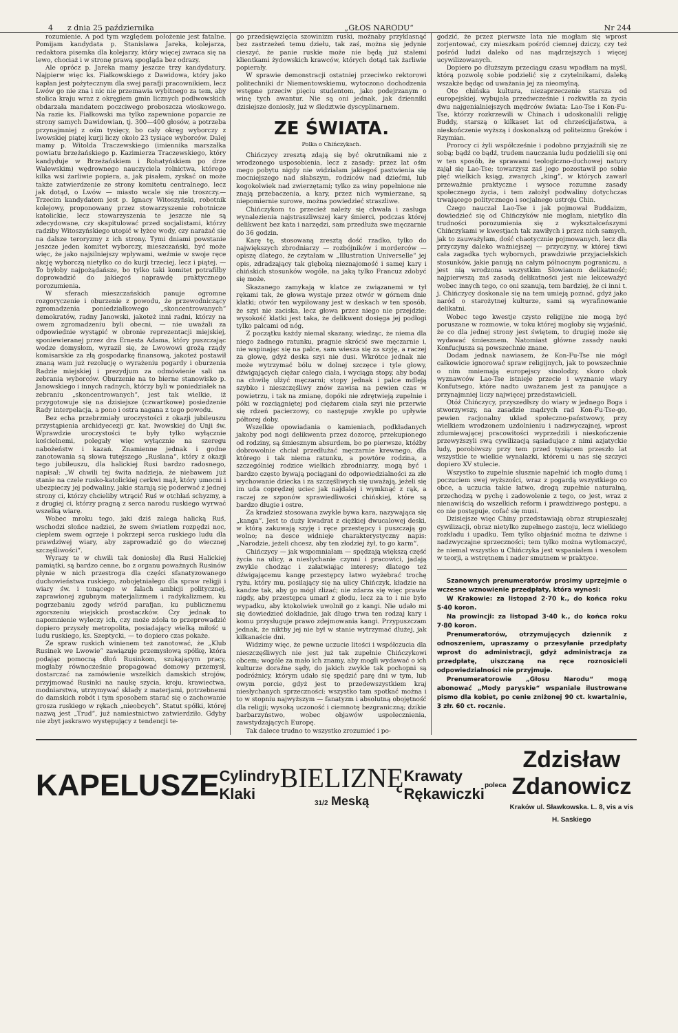4 z dnia 25 października „GŁOS NARODU“Nr 244
rozumienie. A pod tym względem położenie jest fatalne. Pomijam kandydata p. Stanisława Jareka, kolejarza, redaktora pisemka dla kolejarzy, który więcej zwraca się na lewo, chociaż i w stronę prawą spogląda bez odrazy.
Ale oprócz p. Jareka mamy jeszcze trzy kandydatury. Najpierw więc ks. Fiałkowskiego z Dawidowa, który jako kapłan jest pożytecznym dla swej parafji pracownikiem, lecz Lwów go nie zna i nic nie przemawia wybitnego za tem, aby stolica kraju wraz z okręgiem gmin licznych podlwowskich obdarzała mandatem poczciwego proboszcza wioskowego. Na razie ks. Fiałkowski ma tylko zapewnione poparcie ze strony samych Dawidowian, tj. 300—400 głosów, a potrzeba przynajmniej z ośm tysięcy, bo cały okręg wyborczy z lwowskiej piątej kurji liczy około 23 tysiące wyborców. Dalej mamy p. Witolda Traczewskiego (imiennika marszałka powiatu brzeżańskiego p. Kazimierza Traczewskiego, który kandyduje w Brzeżańskiem i Rohatyńskiem po drze Walewskim) wędrownego nauczyciela rolnictwa, którego kilka wsi żarliwie popiera, a, jak pisałem, zyskać on może także zatwierdzenie ze strony komitetu centralnego, lecz jak dotąd, o Lwów — miasto wcale się nie troszczy.— Trzecim kandydatem jest p. Ignacy Witoszyński, robotnik kolejowy, proponowany przez stowarzyszenie robotnicze katolickie, lecz stowarzyszenia te jeszcze nie są zdecydowane, czy skapitulować przed socjalistami, którzy radziby Witoszyńskiego utopić w łyżce wody, czy narażać się na dalsze teroryzmy z ich strony. Tymi dniami powstanie jeszcze jeden komitet wyborczy, mieszczański, być może więc, że jako najsilniejszy wpływami, weźmie w swoje ręce akcję wyborczą nietylko co do kurji trzeciej, lecz i piątej. — To byłoby najpożądańsze, bo tylko taki komitet potrafiłby doprowadzić do jakiegoś naprawdę praktycznego porozumienia.
W sferach mieszczańskich panuje ogromne rozgoryczenie i oburzenie z powodu, że przewodniczący zgromadzenia poniedziałkowego „skoncentrowanych“ demokratów, radny Janowski, jakoteż inni radni, którzy na owem zgromadzeniu byli obecni, — nie uważali za odpowiednie wystąpić w obronie reprezentacji miejskiej, sponiewieranej przez dra Ernesta Adama, który puszczając wodze domysłom, wyraził się, że Lwowowi grożą rządy komisarskie za złą gospodarkę finansową, jakoteż postawił znaną wam już rezolucję o wyrażeniu pogardy i oburzenia Radzie miejskiej i prezydjum za odmówienie sali na zebrania wyborców. Oburzenie na to bierne stanowisko p. Janowskiego i innych radnych, którzy byli w poniedziałek na zebraniu „skoncentrowanych“, jest tak wielkie, iż przygotowuje się na dzisiejsze (czwartkowe) posiedzenie Rady interpelacja, a pono i ostra nagana z tego powodu.
Bez echa przebrzmiały uroczystości z okazji jubileuszu przystąpienia archidyecezji gr. kat. lwowskiej do Unji św. Wprawdzie uroczystości te były tylko wyłącznie kościelnemi, polegały więc wyłącznie na szeregu nabożeństw i kazań. Znamienne jednak i godne zanotowania są słowa tutejszego „Ruslana“, który z okazji tego jubileuszu, dla halickiej Rusi bardzo radosnego, napisał: „W chwili tej świta nadzieja, że niebawem już stanie na czele rusko-katolickiej cerkwi mąż, który umocni i ubezpieczy jej podwaliny, jakie starają się poderwać z jednej strony ci, którzy chcieliby wtrącić Ruś w otchłań schyzmy, a z drugiej ci, którzy pragną z serca narodu ruskiego wyrwać wszelką wiarę.
Wobec mroku tego, jaki dziś zalega halicką Ruś, wschodzi słońce nadziei, że swem światłem rozpędzi noc, ciepłem swem ogrzeje i pokrzepi serca ruskiego ludu dla prawdziwej wiary, aby zaprowadzić go do wiecznej szczęśliwości“.
Wyrazy te w chwili tak doniosłej dla Rusi Halickiej pamiątki, są bardzo cenne, bo z organu poważnych Rusinów płynie w nich przestroga dla części sfanatyzowanego duchowieństwa ruskiego, zobojętniałego dla spraw religji i wiary św. i tonącego w falach ambicji politycznej, zaprawionej zgubnym materjalizmem i radykalizmem, ku pogrzebaniu zgody wśród parafjan, ku publicznemu zgorszeniu wiejskich prostaczków. Czy jednak to napomnienie wyleczy ich, czy może zdoła to przeprowadzić dopiero przyszły metropolita, posiadający wielką miłość u ludu ruskiego, ks. Szeptycki, — to dopiero czas pokaże.
Ze spraw ruskich winienem też zanotować, że „Klub Rusinek we Lwowie“ zawiązuje przemysłową spółkę, która podając pomocną dłoń Rusinkom, szukającym pracy, mogłaby równocześnie propagować domowy przemysł, dostarczać na zamówienie wszelkich damskich strojów, przyjmować Rusinki na naukę szycia, kroju, krawiectwa, modniarstwa, utrzymywać składy z materjami, potrzebnemi do damskich robót i tym sposobem starać się o zachowanie grosza ruskiego w rękach „nieobcych“. Statut spółki, której nazwą jest „Trud“, już namiestnictwo zatwierdziło. Gdyby nie zbyt jaskrawo występujący z tendencji te-
go przedsięwzięcia szowinizm ruski, możnaby przyklasnąć bez zastrzeżeń temu dziełu, tak zaś, można się jedynie cieszyć, że panie ruskie może nie będą już stałemi klientkami żydowskich krawców, których dotąd tak żarliwie popierały.
W sprawie demonstracji ostatniej przeciwko rektorowi politechniki dr Niementowskiemu, wytoczono dochodzenia wstępne przeciw pięciu studentom, jako podejrzanym o winę tych awantur. Nie są oni jednak, jak dzienniki dzisiejsze doniosły, już w śledztwie dyscyplinarnem.
ZE ŚWIATA.
Polka o Chińczykach.
Chińczycy zresztą zdają się być okrutnikami nie z wrodzonego usposobienia, lecz z zasady: przez lat ośm mego pobytu nigdy nie widziałam jakiegoś pastwienia się mocniejszego nad słabszym, rodziców nad dziećmi, lub kogokolwiek nad zwierzętami; tylko za winy popełnione nie znają przebaczenia, a kary, przez nich wymierzane, są niepomiernie surowe, można powiedzieć straszliwe.
Chińczykom to przecież należy się chwała i zasługa wynalezienia najstraszliwszej kary śmierci, podczas której delikwent bez kata i narzędzi, sam przedłuża swe męczarnie do 36 godzin.
Karę tę, stosowaną zresztą dość rzadko, tylko do największych zbrodniarzy — rozbójników i morderców — opiszę dlatego, że czytałam w „Illustration Universelle“ jej opis, zdradzający tak głęboką nieznajomość i samej kary i chińskich stosunków wogóle, na jaką tylko Francuz zdobyć się może.
Skazanego zamykają w klatce ze związanemi w tył rękami tak, że głowa wystaje przez otwór w górnem dnie klatki; otwór ten wypiłowany jest w deskach w ten sposób, że szyi nie zaciska, lecz głowa przez niego nie przejdzie; wysokość klatki jest taka, że delikwent dosięga jej podłogi tylko palcami od nóg.
Z początku każdy niemal skazany, wiedząc, że niema dla niego żadnego ratunku, pragnie skrócić swe męczarnie i, nie wspinając się na palce, sam wiesza się za szyję, a raczej za głowę, gdyż deska szyi nie dusi. Wkrótce jednak nie może wytrzymać bólu w dolnej szczęce i tyle głowy, dźwigających ciężar całego ciała, i wyciąga stopy, aby bodaj na chwilę ulżyć męczarni; stopy jednak i palce mdleją szybko i nieszczęśliwy znów zawisa na pewien czas w powietrzu, i tak na zmianę, dopóki nie zdrętwieją zupełnie i póki w rozciągniętej pod ciężarem ciała szyi nie przerwie się rdzeń pacierzowy, co następuje zwykle po upływie półtorej doby.
Wszelkie opowiadania o kamieniach, podkładanych jakoby pod nogi delikwenta przez dozorcę, przekupionego od rodziny, są śmiesznym absurdem, bo po pierwsze, któżby dobrowolnie chciał przedłużać męczarnie krewnego, dla którego i tak niema ratunku, a powtóre rodzina, a szczególniej rodzice wielkich zbrodniarzy, mogą być i bardzo często bywają pociągani do odpowiedzialności za złe wychowanie dziecka i za szczęśliwych się uważają, jeżeli się im uda coprędzej uciec jak najdalej i wymknąć z rąk, a raczej ze szponów sprawiedliwości chińskiej, które są bardzo długie i ostre.
Za kradzież stosowana zwykle bywa kara, nazywająca się „kanga“. Jest to duży kwadrat z ciężkiej dwucalowej deski, w którą zakuwają szyję i ręce przestępcy i puszczają go wolno; na desce widnieje charakterystyczny napis: „Narodzie, jeżeli chcesz, aby ten złodziej żył, to go karm“.
Chińczycy — jak wspomniałam — spędzają większą część życia na ulicy, a niesłychanie czynni i pracowici, jadają zwykle chodząc i załatwiając interesy; dlatego też dźwigającemu kangę przestępcy łatwo wyżebrać trochę ryżu, który mu, posilający się na ulicy Chińczyk, kładzie na kandze tak, aby go mógł zlizać; nie zdarza się więc prawie nigdy, aby przestępca umarł z głodu, lecz za to i nie było wypadku, aby ktokolwiek uwolnił go z kangi. Nie udało mi się dowiedzieć dokładnie, jak długo trwa ten rodzaj kary i komu przysługuje prawo zdejmowania kangi. Przypuszczam jednak, że niktby jej nie był w stanie wytrzymać dłużej, jak kilkanaście dni.
Widzimy więc, że pewne uczucie litości i współczucia dla nieszczęśliwych nie jest już tak zupełnie Chińczykowi obcem; wogóle za mało ich znamy, aby mogli wydawać o ich kulturze doraźne sądy, do jakich zwykle tak pochopni są podróżnicy, którym udało się spędzić parę dni w tym, lub owym porcie, gdyż jest to przedewszystkiem kraj niesłychanych sprzeczności: wszystko tam spotkać można i to w stopniu najwyższym — fanatyzm i absolutną obojętność dla religji; wysoką uczoność i ciemnotę bezgraniczną; dzikie barbarzyństwo, wobec objawów uspołecznienia, zawstydzających Europę.
Tak dalece trudno to wszystko zrozumieć i po-
godzić, że przez pierwsze lata nie mogłam się wprost zorjentować, czy mieszkam pośród ciemnej dziczy, czy też pośród ludzi daleko od nas mądrzejszych i więcej ucywilizowanych.
Dopiero po dłuższym przeciągu czasu wpadłam na myśl, którą pozwolę sobie podzielić się z czytelnikami, daleką wszakże będąc od uważania jej za nieomylną.
Oto chińska kultura, niezaprzeczenie starsza od europejskiej, wybujała przedwcześnie i rozkwitła za życia dwu najgenialniejszych mędrców świata: Lao-Tse i Kon-Fu-Tse, którzy rozkrzewili w Chinach i udoskonalili religję Buddy, starszą o kilkaset lat od chrześcijaństwa, a nieskończenie wyższą i doskonalszą od politeizmu Greków i Rzymian.
Prorocy ci żyli współcześnie i podobno przyjaźnili się ze sobą; bądź co bądź, trudem nauczania ludu podzielili się oni w ten sposób, że sprawami teologiczno-duchowej natury zajął się Lao-Tse; towarzysz zaś jego pozostawił po sobie pięć wielkich ksiąg, zwanych „king“, w których zawarł przeważnie praktyczne i wysoce rozumne zasady społecznego życia, i tem założył podwaliny dotychczas trwającego politycznego i socjalnego ustroju Chin.
Czego nauczał Lao-Tse i jak pojmował Buddaizm, dowiedzieć się od Chińczyków nie mogłam, nietylko dla trudności porozumienia się z wykształceńszymi Chińczykami w kwestjach tak zawiłych i przez nich samych, jak to zauważyłam, dość chaotycznie pojmowanych, lecz dla przyczyny daleko ważniejszej — przyczyny, w której tkwi cała zagadka tych wybornych, prawdziwie przyjacielskich stosunków, jakie panują na całym północnym pograniczu, a jest nią wrodzona wszystkim Słowianom delikatność; najpierwszą zaś zasadą delikatności jest nie lekceważyć wobec innych tego, co oni szanują, tem bardziej, że ci inni t. j. Chińczycy doskonale się na tem umieją poznać, gdyż jako naród o starożytnej kulturze, sami są wyrafinowanie delikatni.
Wobec tego kwestje czysto religijne nie mogą być poruszane w rozmowie, w toku której mogłoby się wyjaśnić, że co dla jednej strony jest świętem, to drugiej może się wydawać śmiesznem. Natomiast główne zasady nauki Konfucjusza są powszechnie znane.
Dodam jednak nawiasem, że Kon-Fu-Tse nie mógł całkowicie ignorować spraw religijnych, jak to powszechnie o nim mniemają europejscy sinolodzy, skoro obok wyznawców Lao-Tse istnieje przecie i wyznanie wiary Konfutsego, które nadto uważanem jest za panujące a przynajmniej liczy najwięcej przedstawicieli.
Otóż Chińczycy, przyszedłszy do wiary w jednego Boga i stworzywszy, na zasadzie mądrych rad Kon-Fu-Tse-go, pewien racjonalny układ społeczno-państwowy, przy wielkiem wrodzonem uzdolnieniu i nadzwyczajnej, wprost zdumiewającej pracowitości wyprzedzili i nieskończenie przewyższyli swą cywilizacją sąsiadujące z nimi azjatyckie ludy, porobiwszy przy tem przed tysiącem przeszło lat wszystkie te wielkie wynalazki, któremi u nas się szczyci dopiero XV stulecie.
Wszystko to zupełnie słusznie napełnić ich mogło dumą i poczuciem swej wyższości, wraz z pogardą wszystkiego co obce, a uczucia takie łatwo, drogą zupełnie naturalną, przechodzą w pychę i zadowolenie z tego, co jest, wraz z nienawiścią do wszelkich reform i prawdziwego postępu, a co nie postępuje, cofać się musi.
Dzisiejsze więc Chiny przedstawiają obraz strupieszałej cywilizacji, obraz nietylko zupełnego zastoju, lecz wielkiego rozkładu i upadku. Tem tylko objaśnić można te dziwne i nadzwyczajne sprzeczności; tem tylko można wytłomaczyć, że niemal wszystko u Chińczyka jest wspaniałem i wesołem w teorji, a wstrętnem i nader smutnem w praktyce.
Szanownych prenumeratorów prosimy uprzejmie o wczesne wznowienie przedpłaty, która wynosi:
W Krakowie: za listopad 2·70 k., do końca roku 5·40 koron.
Na prowincji: za listopad 3·40 k., do końca roku 7·80 koron.
Prenumeratorów, otrzymujących dziennik z odnoszeniem, upraszamy o przesyłanie przedpłaty wprost do administracji, gdyż administracja za przedpłatę, uiszczaną na ręce roznosicieli odpowiedzialności nie przyjmuje.
Prenumeratorowie „Głosu Narodu“ mogą abonować „Mody paryskie“ wspaniale ilustrowane pismo dla kobiet, po cenie zniżonej 90 ct. kwartalnie, 3 złr. 60 ct. rocznie.
KAPELUSZE Cylindry
Klaki BIELIZNĘ
31/2 Meską Krawaty
Rękawiczki poleca Zdzisław Zdanowicz
Kraków ul. Sławkowska. L. 8, vis a vis H. Saskiego